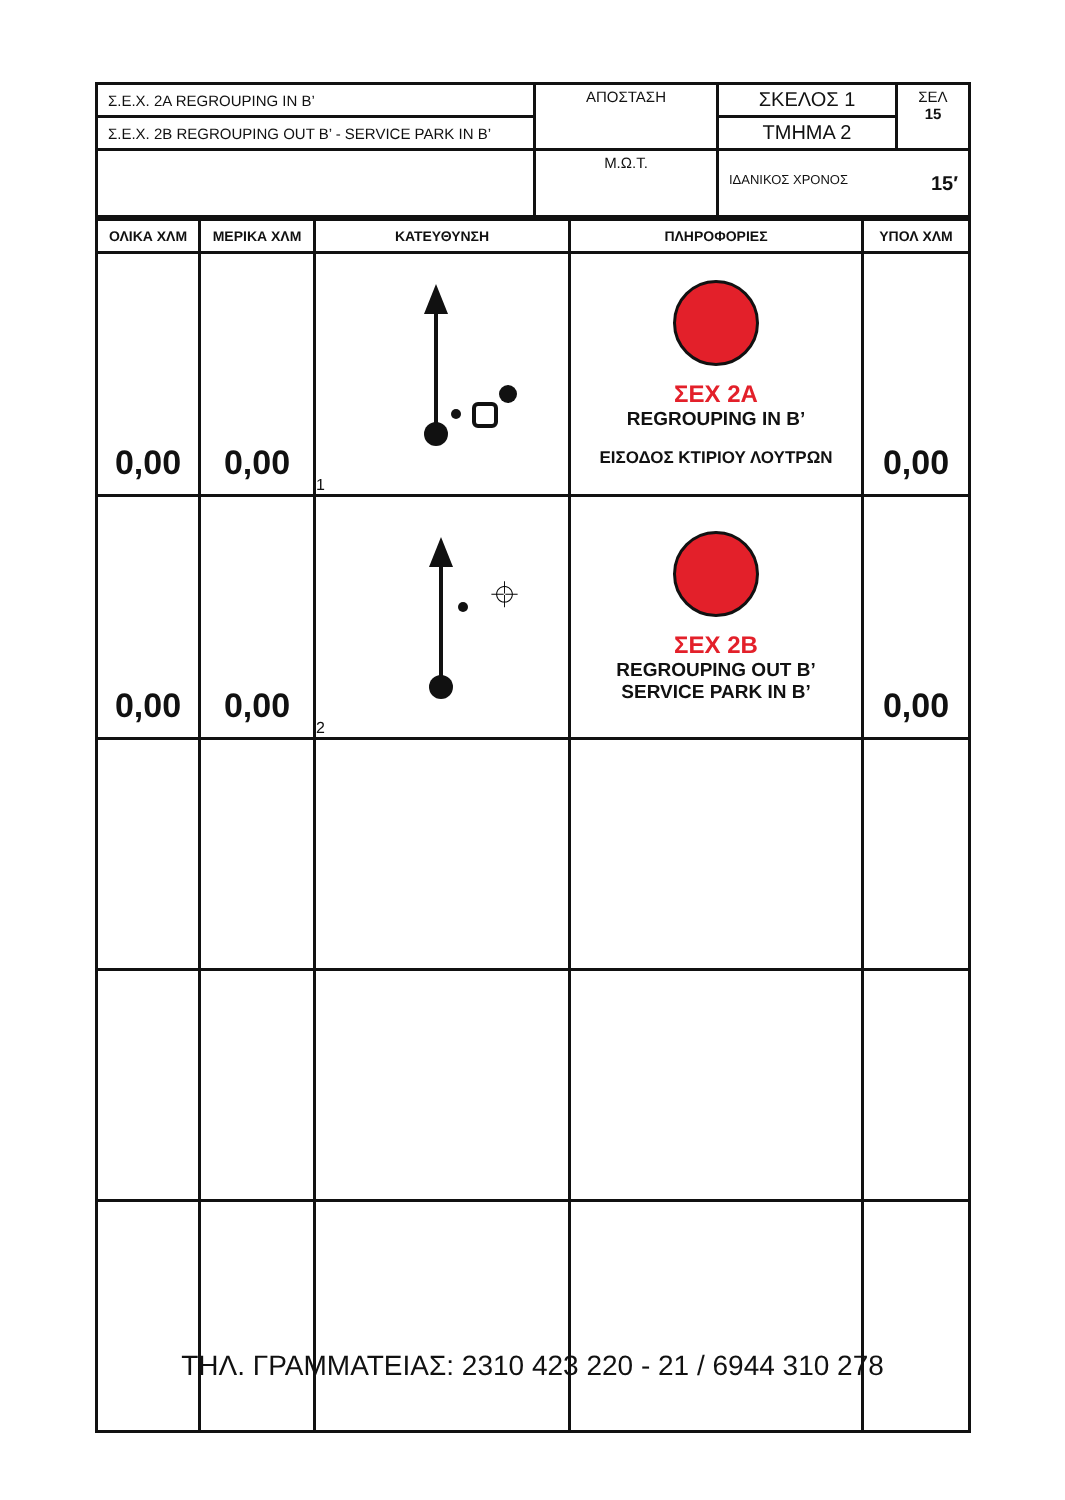| Σ.Ε.Χ. 2Α REGROUPING IN B’ | ΑΠΟΣΤΑΣΗ | ΣΚΕΛΟΣ 1 | ΣΕΛ 15 |
| Σ.Ε.Χ. 2Β REGROUPING OUT B’ - SERVICE PARK IN B’ | | ΤΜΗΜΑ 2 | |
| | Μ.Ω.Τ. | ΙΔΑΝΙΚΟΣ ΧΡΟΝΟΣ 15′ | |
| ΟΛΙΚΑ ΧΛΜ | ΜΕΡΙΚΑ ΧΛΜ | ΚΑΤΕΥΘΥΝΣΗ | ΠΛΗΡΟΦΟΡΙΕΣ | ΥΠΟΛ ΧΛΜ |
| --- | --- | --- | --- | --- |
| 0,00 | 0,00 | 1 | ΣΕΧ 2Α REGROUPING IN B’ ΕΙΣΟΔΟΣ ΚΤΙΡΙΟΥ ΛΟΥΤΡΩΝ | 0,00 |
| 0,00 | 0,00 | 2 ⌖ | ΣΕΧ 2Β REGROUPING OUT B’ SERVICE PARK IN B’ | 0,00 |
ΤΗΛ. ΓΡΑΜΜΑΤΕΙΑΣ: 2310 423 220 - 21 / 6944 310 278